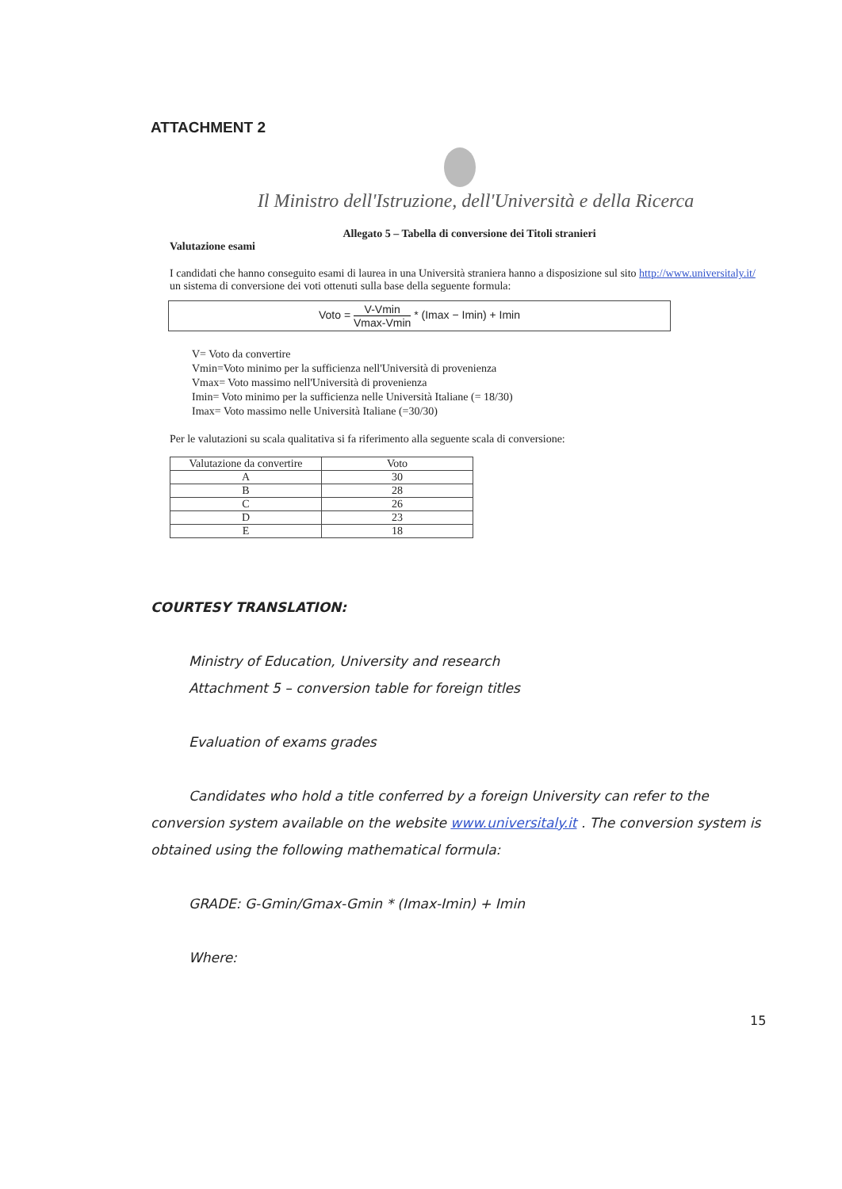ATTACHMENT 2
Il Ministro dell'Istruzione, dell'Università e della Ricerca
Allegato 5 – Tabella di conversione dei Titoli stranieri
Valutazione esami
I candidati che hanno conseguito esami di laurea in una Università straniera hanno a disposizione sul sito http://www.universitaly.it/ un sistema di conversione dei voti ottenuti sulla base della seguente formula:
Voto = V-Vmin Vmax-Vmin * (Imax − Imin) + Imin
V= Voto da convertire
Vmin=Voto minimo per la sufficienza nell'Università di provenienza
Vmax= Voto massimo nell'Università di provenienza
Imin= Voto minimo per la sufficienza nelle Università Italiane (= 18/30)
Imax= Voto massimo nelle Università Italiane (=30/30)
Per le valutazioni su scala qualitativa si fa riferimento alla seguente scala di conversione:
| Valutazione da convertire | Voto |
| --- | --- |
| A | 30 |
| B | 28 |
| C | 26 |
| D | 23 |
| E | 18 |
COURTESY TRANSLATION:
Ministry of Education, University and research
Attachment 5 – conversion table for foreign titles
Evaluation of exams grades
Candidates who hold a title conferred by a foreign University can refer to the conversion system available on the website www.universitaly.it . The conversion system is obtained using the following mathematical formula:
GRADE: G-Gmin/Gmax-Gmin * (Imax-Imin) + Imin
Where:
15